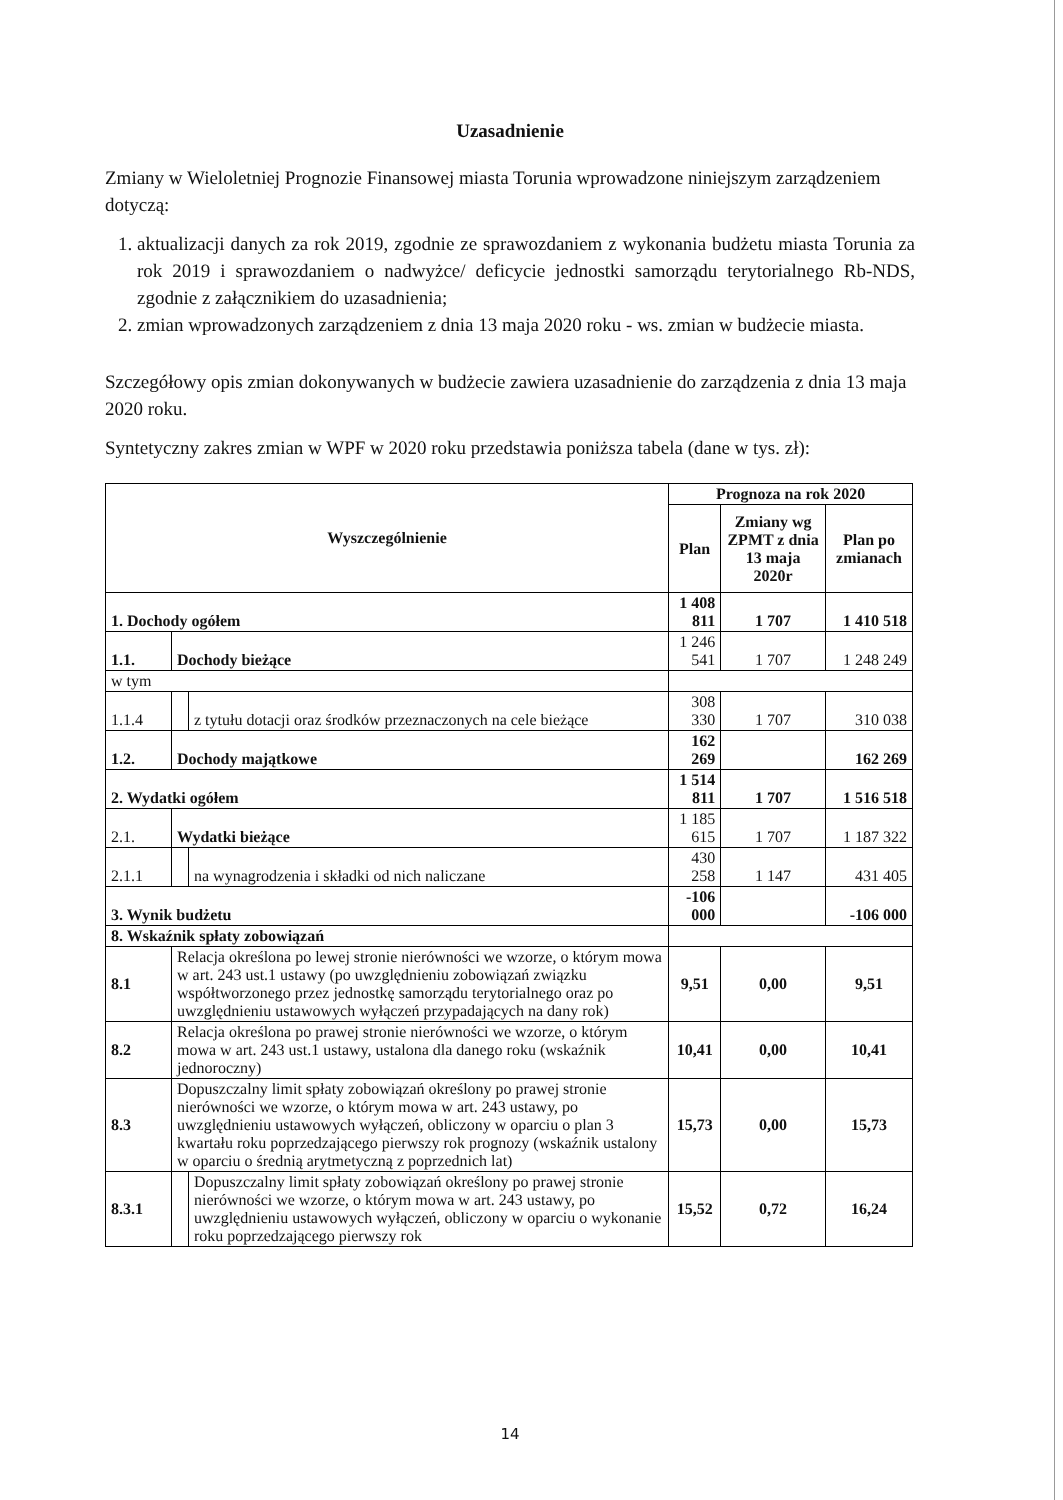Uzasadnienie
Zmiany w Wieloletniej Prognozie Finansowej miasta Torunia wprowadzone niniejszym zarządzeniem dotyczą:
1. aktualizacji danych za rok 2019, zgodnie ze sprawozdaniem z wykonania budżetu miasta Torunia za rok 2019 i sprawozdaniem o nadwyżce/ deficycie jednostki samorządu terytorialnego Rb-NDS, zgodnie z załącznikiem do uzasadnienia;
2. zmian wprowadzonych zarządzeniem z dnia 13 maja 2020 roku - ws. zmian w budżecie miasta.
Szczegółowy opis zmian dokonywanych w budżecie zawiera uzasadnienie do zarządzenia z dnia 13 maja 2020 roku.
Syntetyczny zakres zmian w WPF w 2020 roku przedstawia poniższa tabela (dane w tys. zł):
| Wyszczególnienie | | | Prognoza na rok 2020 | | |
| --- | --- | --- | --- | --- | --- |
| | | | Plan | Zmiany wg ZPMT z dnia 13 maja 2020r | Plan po zmianach |
| 1. Dochody ogółem | | | 1 408 811 | 1 707 | 1 410 518 |
| 1.1. | Dochody bieżące | | 1 246 541 | 1 707 | 1 248 249 |
| w tym | | | | | |
| 1.1.4 | | z tytułu dotacji oraz środków przeznaczonych na cele bieżące | 308 330 | 1 707 | 310 038 |
| 1.2. | Dochody majątkowe | | 162 269 | | 162 269 |
| 2. Wydatki ogółem | | | 1 514 811 | 1 707 | 1 516 518 |
| 2.1. | Wydatki bieżące | | 1 185 615 | 1 707 | 1 187 322 |
| 2.1.1 | | na wynagrodzenia i składki od nich naliczane | 430 258 | 1 147 | 431 405 |
| 3. Wynik budżetu | | | -106 000 | | -106 000 |
| 8. Wskaźnik spłaty zobowiązań | | | | | |
| 8.1 | Relacja określona po lewej stronie nierówności we wzorze, o którym mowa w art. 243 ust.1 ustawy (po uwzględnieniu zobowiązań związku współtworzonego przez jednostkę samorządu terytorialnego oraz po uwzględnieniu ustawowych wyłączeń przypadających na dany rok) | | 9,51 | 0,00 | 9,51 |
| 8.2 | Relacja określona po prawej stronie nierówności we wzorze, o którym mowa w art. 243 ust.1 ustawy, ustalona dla danego roku (wskaźnik jednoroczny) | | 10,41 | 0,00 | 10,41 |
| 8.3 | Dopuszczalny limit spłaty zobowiązań określony po prawej stronie nierówności we wzorze, o którym mowa w art. 243 ustawy, po uwzględnieniu ustawowych wyłączeń, obliczony w oparciu o plan 3 kwartału roku poprzedzającego pierwszy rok prognozy (wskaźnik ustalony w oparciu o średnią arytmetyczną z poprzednich lat) | | 15,73 | 0,00 | 15,73 |
| 8.3.1 | | Dopuszczalny limit spłaty zobowiązań określony po prawej stronie nierówności we wzorze, o którym mowa w art. 243 ustawy, po uwzględnieniu ustawowych wyłączeń, obliczony w oparciu o wykonanie roku poprzedzającego pierwszy rok | 15,52 | 0,72 | 16,24 |
14